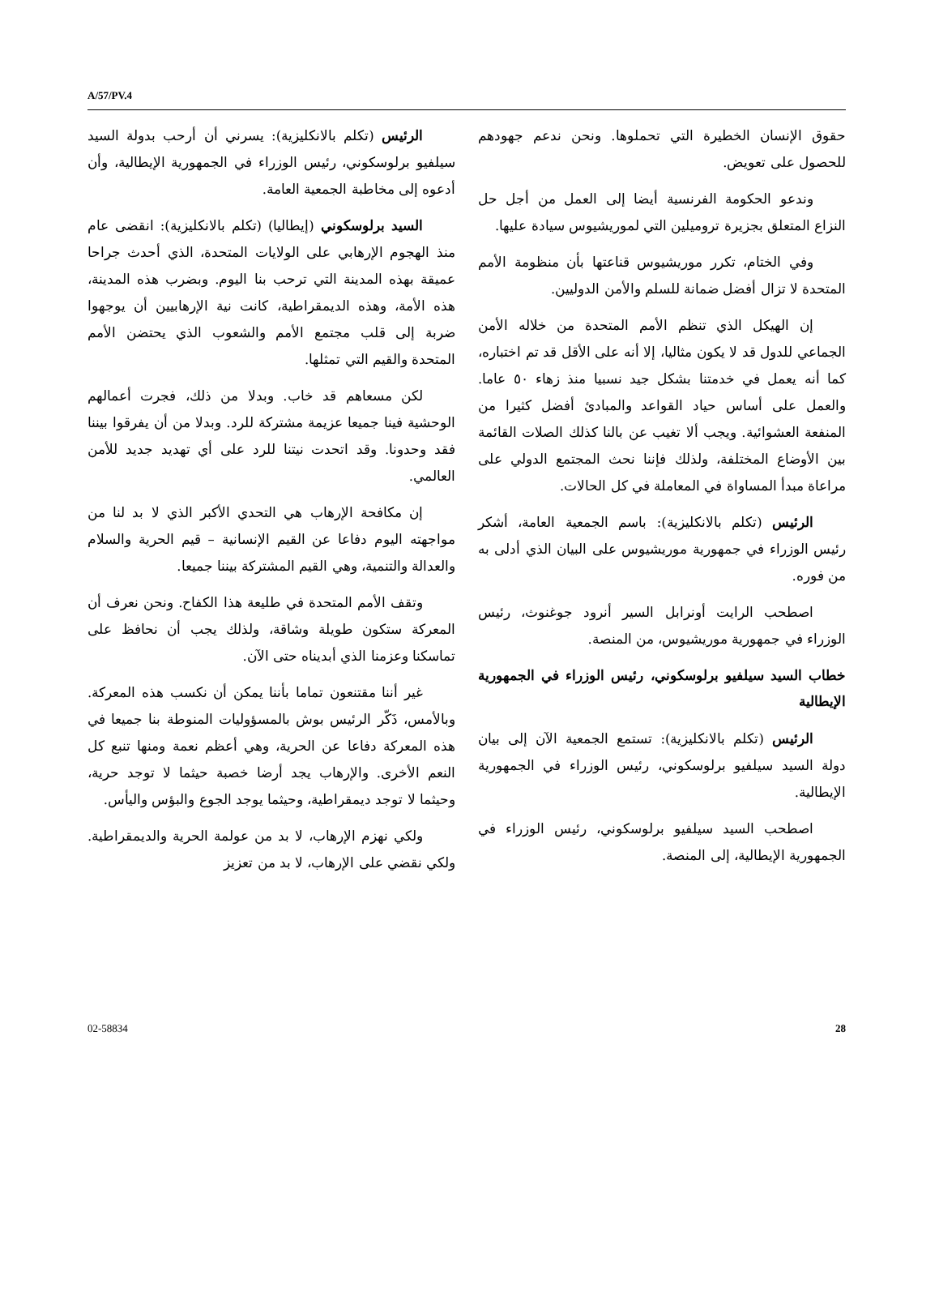A/57/PV.4
حقوق الإنسان الخطيرة التي تحملوها. ونحن ندعم جهودهم للحصول على تعويض.
وندعو الحكومة الفرنسية أيضا إلى العمل من أجل حل النزاع المتعلق بجزيرة تروميلين التي لموريشيوس سيادة عليها.
وفي الختام، تكرر موريشيوس قناعتها بأن منظومة الأمم المتحدة لا تزال أفضل ضمانة للسلم والأمن الدوليين.
إن الهيكل الذي تنظم الأمم المتحدة من خلاله الأمن الجماعي للدول قد لا يكون مثاليا، إلا أنه على الأقل قد تم اختباره، كما أنه يعمل في خدمتنا بشكل جيد نسبيا منذ زهاء ٥٠ عاما. والعمل على أساس حياد القواعد والمبادئ أفضل كثيرا من المنفعة العشوائية. ويجب ألا تغيب عن بالنا كذلك الصلات القائمة بين الأوضاع المختلفة، ولذلك فإننا نحث المجتمع الدولي على مراعاة مبدأ المساواة في المعاملة في كل الحالات.
الرئيس (تكلم بالانكليزية): باسم الجمعية العامة، أشكر رئيس الوزراء في جمهورية موريشيوس على البيان الذي أدلى به من فوره.
اصطحب الرايت أونرابل السير أنرود جوغنوث، رئيس الوزراء في جمهورية موريشيوس، من المنصة.
خطاب السيد سيلفيو برلوسكوني، رئيس الوزراء في الجمهورية الإيطالية
الرئيس (تكلم بالانكليزية): تستمع الجمعية الآن إلى بيان دولة السيد سيلفيو برلوسكوني، رئيس الوزراء في الجمهورية الإيطالية.
اصطحب السيد سيلفيو برلوسكوني، رئيس الوزراء في الجمهورية الإيطالية، إلى المنصة.
الرئيس (تكلم بالانكليزية): يسرني أن أرحب بدولة السيد سيلفيو برلوسكوني، رئيس الوزراء في الجمهورية الإيطالية، وأن أدعوه إلى مخاطبة الجمعية العامة.
السيد برلوسكوني (إيطاليا) (تكلم بالانكليزية): انقضى عام منذ الهجوم الإرهابي على الولايات المتحدة، الذي أحدث جراحا عميقة بهذه المدينة التي ترحب بنا اليوم. وبضرب هذه المدينة، هذه الأمة، وهذه الديمقراطية، كانت نية الإرهابيين أن يوجهوا ضربة إلى قلب مجتمع الأمم والشعوب الذي يحتضن الأمم المتحدة والقيم التي تمثلها.
لكن مسعاهم قد خاب. وبدلا من ذلك، فجرت أعمالهم الوحشية فينا جميعا عزيمة مشتركة للرد. وبدلا من أن يفرقوا بيننا فقد وحدونا. وقد اتحدت نيتنا للرد على أي تهديد جديد للأمن العالمي.
إن مكافحة الإرهاب هي التحدي الأكبر الذي لا بد لنا من مواجهته اليوم دفاعا عن القيم الإنسانية – قيم الحرية والسلام والعدالة والتنمية، وهي القيم المشتركة بيننا جميعا.
وتقف الأمم المتحدة في طليعة هذا الكفاح. ونحن نعرف أن المعركة ستكون طويلة وشاقة، ولذلك يجب أن نحافظ على تماسكنا وعزمنا الذي أبديناه حتى الآن.
غير أننا مقتنعون تماما بأننا يمكن أن نكسب هذه المعركة. وبالأمس، ذَكّر الرئيس بوش بالمسؤوليات المنوطة بنا جميعا في هذه المعركة دفاعا عن الحرية، وهي أعظم نعمة ومنها تنبع كل النعم الأخرى. والإرهاب يجد أرضا خصبة حيثما لا توجد حرية، وحيثما لا توجد ديمقراطية، وحيثما يوجد الجوع والبؤس واليأس.
ولكي نهزم الإرهاب، لا بد من عولمة الحرية والديمقراطية. ولكي نقضي على الإرهاب، لا بد من تعزيز
02-58834 28